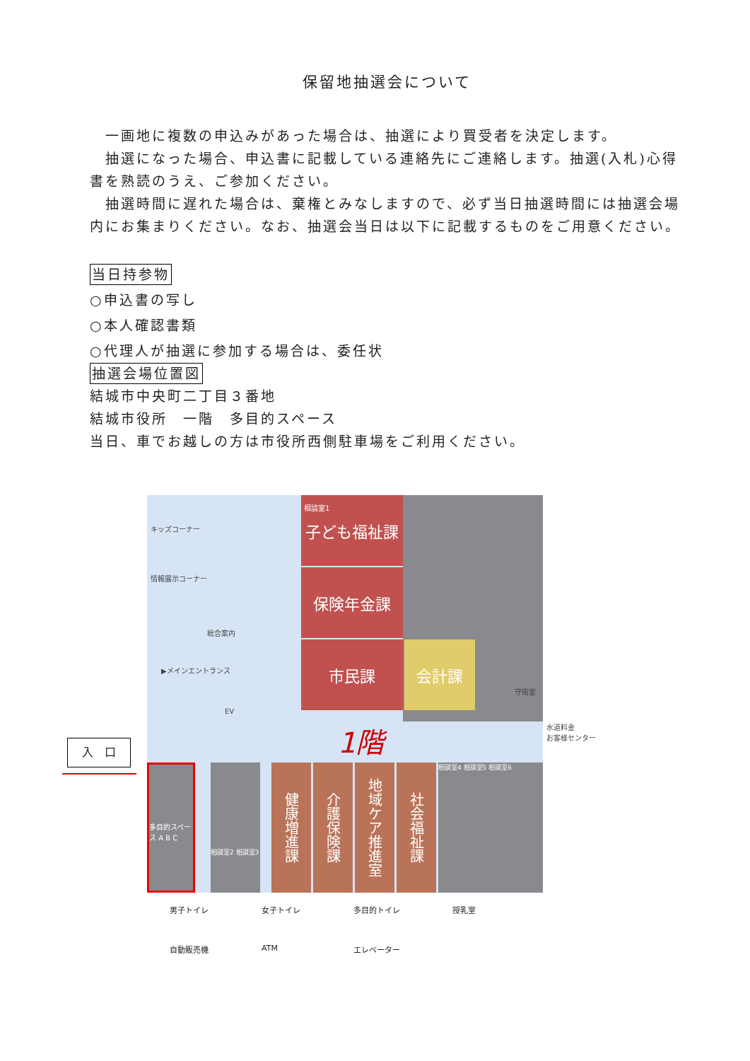保留地抽選会について
　一画地に複数の申込みがあった場合は、抽選により買受者を決定します。
　抽選になった場合、申込書に記載している連絡先にご連絡します。抽選(入札)心得書を熟読のうえ、ご参加ください。
　抽選時間に遅れた場合は、棄権とみなしますので、必ず当日抽選時間には抽選会場内にお集まりください。なお、抽選会当日は以下に記載するものをご用意ください。
当日持参物
○申込書の写し
○本人確認書類
○代理人が抽選に参加する場合は、委任状
抽選会場位置図
結城市中央町二丁目３番地
結城市役所　一階　多目的スペース
当日、車でお越しの方は市役所西側駐車場をご利用ください。
入　口
子ども福祉課
保険年金課
市民課 会計課
相談室1
キッズコーナー
情報展示コーナー
総合案内
▶メインエントランス
EV
守衛室
1階
多目的スペース A B C
健康増進課
介護保険課
地域ケア推進室
社会福祉課
相談室4 相談室5 相談室6
相談室2 相談室3
水道料金
お客様センター
男子トイレ 女子トイレ 多目的トイレ 授乳室 自動販売機 ATM エレベーター